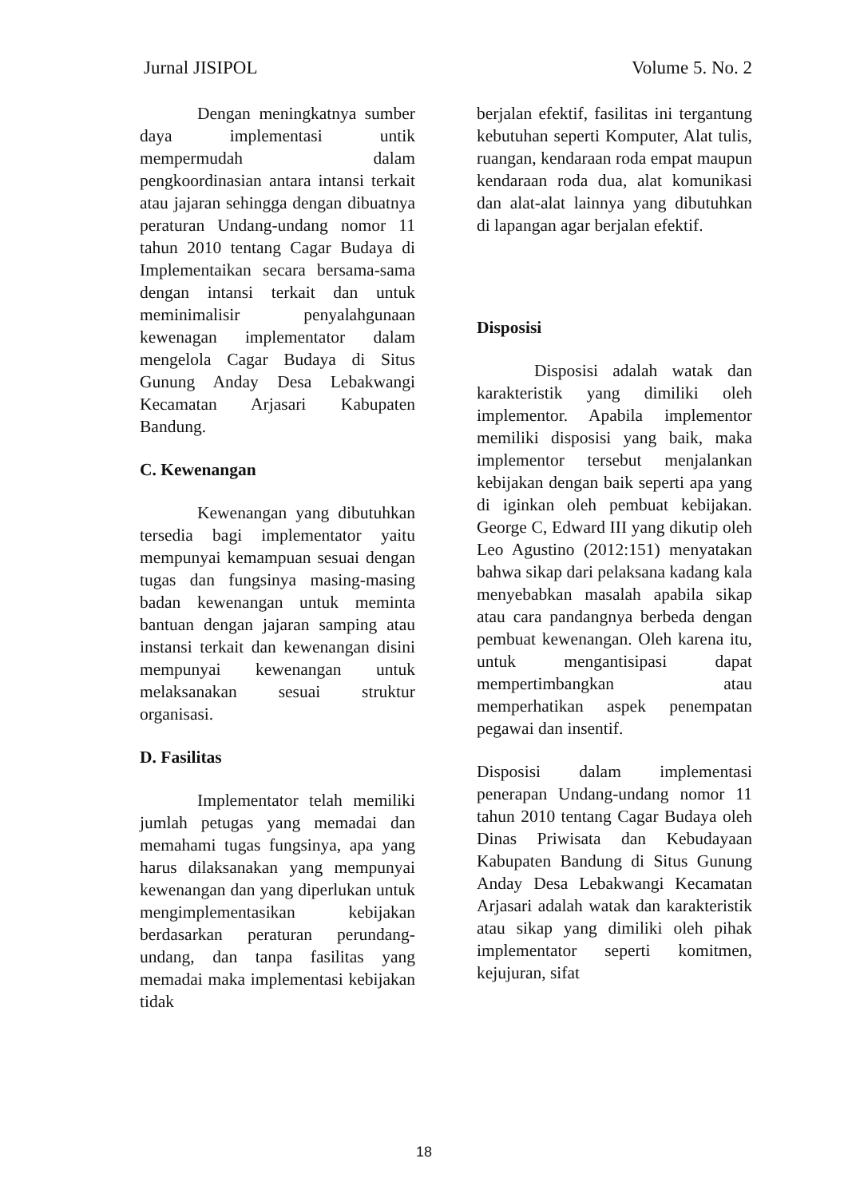Jurnal JISIPOL Volume 5. No. 2
Dengan meningkatnya sumber daya implementasi untik mempermudah dalam pengkoordinasian antara intansi terkait atau jajaran sehingga dengan dibuatnya peraturan Undang-undang nomor 11 tahun 2010 tentang Cagar Budaya di Implementaikan secara bersama-sama dengan intansi terkait dan untuk meminimalisir penyalahgunaan kewenagan implementator dalam mengelola Cagar Budaya di Situs Gunung Anday Desa Lebakwangi Kecamatan Arjasari Kabupaten Bandung.
C. Kewenangan
Kewenangan yang dibutuhkan tersedia bagi implementator yaitu mempunyai kemampuan sesuai dengan tugas dan fungsinya masing-masing badan kewenangan untuk meminta bantuan dengan jajaran samping atau instansi terkait dan kewenangan disini mempunyai kewenangan untuk melaksanakan sesuai struktur organisasi.
D. Fasilitas
Implementator telah memiliki jumlah petugas yang memadai dan memahami tugas fungsinya, apa yang harus dilaksanakan yang mempunyai kewenangan dan yang diperlukan untuk mengimplementasikan kebijakan berdasarkan peraturan perundang-undang, dan tanpa fasilitas yang memadai maka implementasi kebijakan tidak
berjalan efektif, fasilitas ini tergantung kebutuhan seperti Komputer, Alat tulis, ruangan, kendaraan roda empat maupun kendaraan roda dua, alat komunikasi dan alat-alat lainnya yang dibutuhkan di lapangan agar berjalan efektif.
Disposisi
Disposisi adalah watak dan karakteristik yang dimiliki oleh implementor. Apabila implementor memiliki disposisi yang baik, maka implementor tersebut menjalankan kebijakan dengan baik seperti apa yang di iginkan oleh pembuat kebijakan. George C, Edward III yang dikutip oleh Leo Agustino (2012:151) menyatakan bahwa sikap dari pelaksana kadang kala menyebabkan masalah apabila sikap atau cara pandangnya berbeda dengan pembuat kewenangan. Oleh karena itu, untuk mengantisipasi dapat mempertimbangkan atau memperhatikan aspek penempatan pegawai dan insentif.
Disposisi dalam implementasi penerapan Undang-undang nomor 11 tahun 2010 tentang Cagar Budaya oleh Dinas Priwisata dan Kebudayaan Kabupaten Bandung di Situs Gunung Anday Desa Lebakwangi Kecamatan Arjasari adalah watak dan karakteristik atau sikap yang dimiliki oleh pihak implementator seperti komitmen, kejujuran, sifat
18